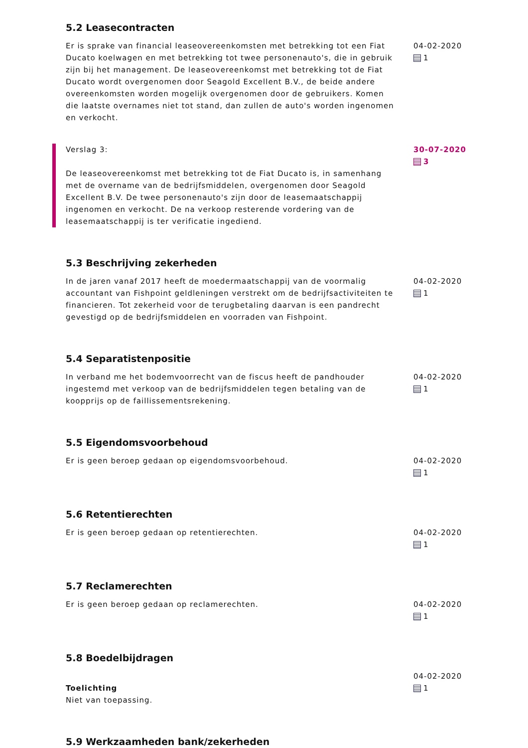5.2 Leasecontracten
Er is sprake van financial leaseovereenkomsten met betrekking tot een Fiat Ducato koelwagen en met betrekking tot twee personenauto's, die in gebruik zijn bij het management. De leaseovereenkomst met betrekking tot de Fiat Ducato wordt overgenomen door Seagold Excellent B.V., de beide andere overeenkomsten worden mogelijk overgenomen door de gebruikers. Komen die laatste overnames niet tot stand, dan zullen de auto's worden ingenomen en verkocht.
04-02-2020
1
Verslag 3:
De leaseovereenkomst met betrekking tot de Fiat Ducato is, in samenhang met de overname van de bedrijfsmiddelen, overgenomen door Seagold Excellent B.V. De twee personenauto's zijn door de leasemaatschappij ingenomen en verkocht. De na verkoop resterende vordering van de leasemaatschappij is ter verificatie ingediend.
30-07-2020
3
5.3 Beschrijving zekerheden
In de jaren vanaf 2017 heeft de moedermaatschappij van de voormalig accountant van Fishpoint geldleningen verstrekt om de bedrijfsactiviteiten te financieren. Tot zekerheid voor de terugbetaling daarvan is een pandrecht gevestigd op de bedrijfsmiddelen en voorraden van Fishpoint.
04-02-2020
1
5.4 Separatistenpositie
In verband me het bodemvoorrecht van de fiscus heeft de pandhouder ingestemd met verkoop van de bedrijfsmiddelen tegen betaling van de koopprijs op de faillissementsrekening.
04-02-2020
1
5.5 Eigendomsvoorbehoud
Er is geen beroep gedaan op eigendomsvoorbehoud. 04-02-2020
1
5.6 Retentierechten
Er is geen beroep gedaan op retentierechten. 04-02-2020
1
5.7 Reclamerechten
Er is geen beroep gedaan op reclamerechten. 04-02-2020
1
5.8 Boedelbijdragen
Toelichting
Niet van toepassing.
04-02-2020
1
5.9 Werkzaamheden bank/zekerheden